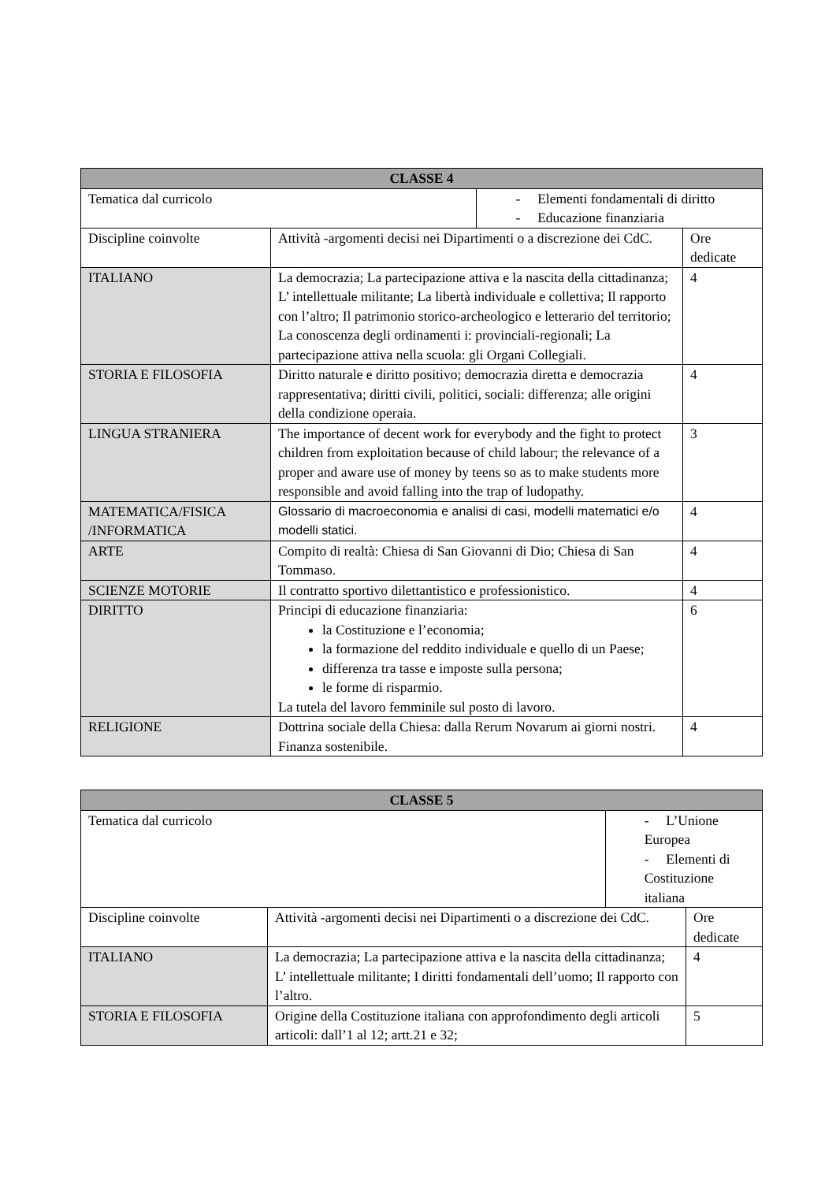| CLASSE 4 | | | |
| --- | --- | --- | --- |
| Tematica dal curricolo | | - Elementi fondamentali di diritto - Educazione finanziaria | |
| Discipline coinvolte | Attività -argomenti decisi nei Dipartimenti o a discrezione dei CdC. | | Ore dedicate |
| ITALIANO | La democrazia; La partecipazione attiva e la nascita della cittadinanza; L’ intellettuale militante; La libertà individuale e collettiva; Il rapporto con l’altro; Il patrimonio storico-archeologico e letterario del territorio; La conoscenza degli ordinamenti i: provinciali-regionali; La partecipazione attiva nella scuola: gli Organi Collegiali. | | 4 |
| STORIA E FILOSOFIA | Diritto naturale e diritto positivo; democrazia diretta e democrazia rappresentativa; diritti civili, politici, sociali: differenza; alle origini della condizione operaia. | | 4 |
| LINGUA STRANIERA | The importance of decent work for everybody and the fight to protect children from exploitation because of child labour; the relevance of a proper and aware use of money by teens so as to make students more responsible and avoid falling into the trap of ludopathy. | | 3 |
| MATEMATICA/FISICA /INFORMATICA | Glossario di macroeconomia e analisi di casi, modelli matematici e/o modelli statici. | | 4 |
| ARTE | Compito di realtà: Chiesa di San Giovanni di Dio; Chiesa di San Tommaso. | | 4 |
| SCIENZE MOTORIE | Il contratto sportivo dilettantistico e professionistico. | | 4 |
| DIRITTO | Principi di educazione finanziaria: la Costituzione e l’economia; la formazione del reddito individuale e quello di un Paese; differenza tra tasse e imposte sulla persona; le forme di risparmio. La tutela del lavoro femminile sul posto di lavoro. | | 6 |
| RELIGIONE | Dottrina sociale della Chiesa: dalla Rerum Novarum ai giorni nostri. Finanza sostenibile. | | 4 |
| CLASSE 5 | | | |
| --- | --- | --- | --- |
| Tematica dal curricolo | | - L’Unione Europea - Elementi di Costituzione italiana | |
| Discipline coinvolte | Attività -argomenti decisi nei Dipartimenti o a discrezione dei CdC. | | Ore dedicate |
| ITALIANO | La democrazia; La partecipazione attiva e la nascita della cittadinanza; L’ intellettuale militante; I diritti fondamentali dell’uomo; Il rapporto con l’altro. | | 4 |
| STORIA E FILOSOFIA | Origine della Costituzione italiana con approfondimento degli articoli articoli: dall’1 al 12; artt.21 e 32; | | 5 |